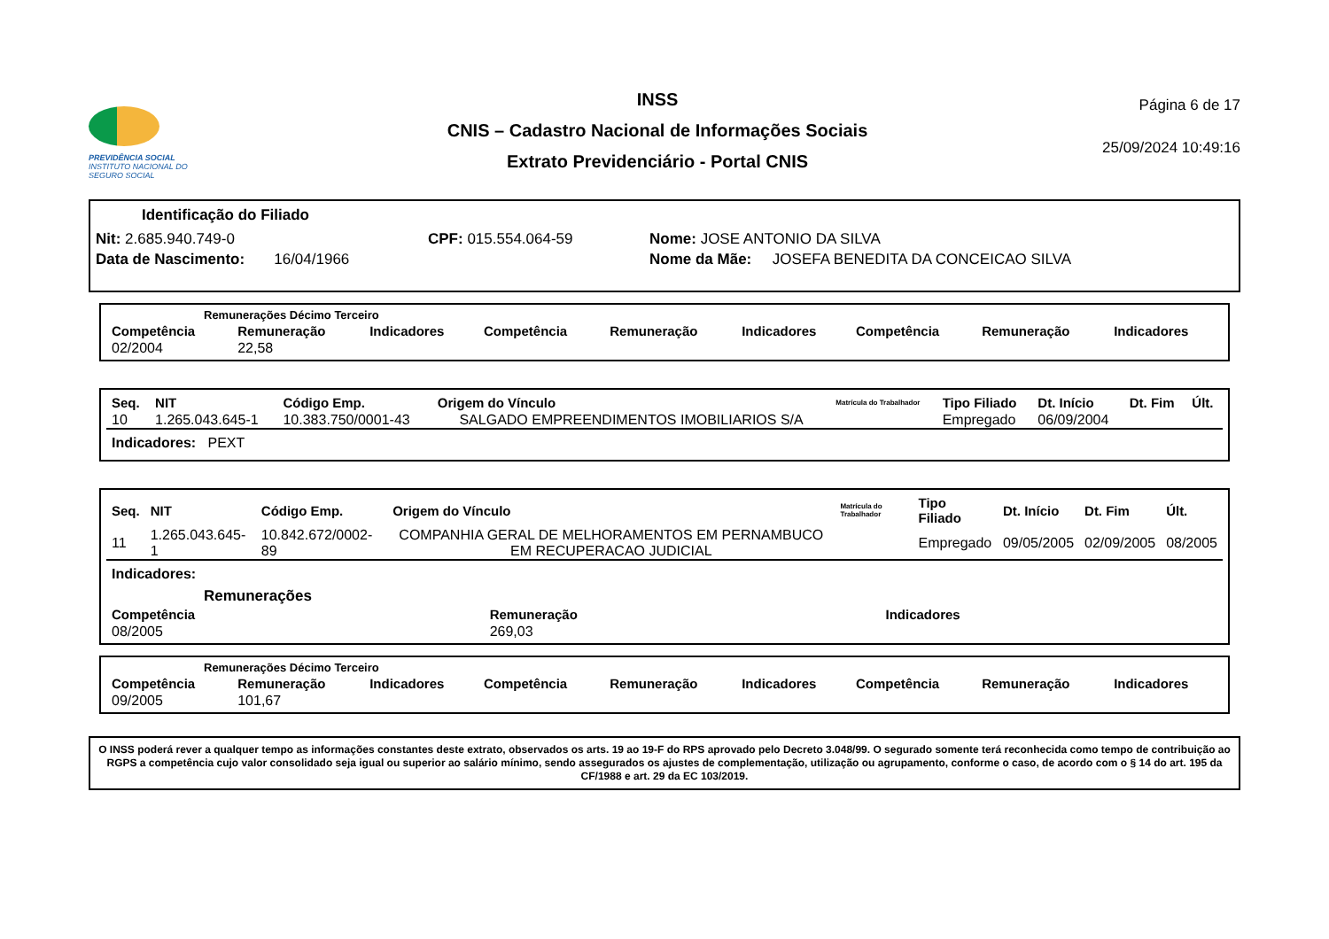PREVIDÊNCIA SOCIAL
INSTITUTO NACIONAL DO SEGURO SOCIAL
INSS
CNIS – Cadastro Nacional de Informações Sociais
Extrato Previdenciário - Portal CNIS
Página 6 de 17
25/09/2024 10:49:16
Identificação do Filiado
Nit: 2.685.940.749-0 CPF: 015.554.064-59 Nome: JOSE ANTONIO DA SILVA
Data de Nascimento: 16/04/1966 Nome da Mãe: JOSEFA BENEDITA DA CONCEICAO SILVA
Remunerações Décimo Terceiro
| Competência | Remuneração | Indicadores | Competência | Remuneração | Indicadores | Competência | Remuneração | Indicadores |
| --- | --- | --- | --- | --- | --- | --- | --- | --- |
| 02/2004 | 22,58 | | | | | | | |
| Seq. | NIT | Código Emp. | Origem do Vínculo | Matrícula do Trabalhador | Tipo Filiado | Dt. Início | Dt. Fim | Últ. |
| --- | --- | --- | --- | --- | --- | --- | --- | --- |
| 10 | 1.265.043.645-1 | 10.383.750/0001-43 | SALGADO EMPREENDIMENTOS IMOBILIARIOS S/A | | Empregado | 06/09/2004 | | |
| Indicadores: PEXT | | | | | | | | |
| Seq. | NIT | Código Emp. | Origem do Vínculo | Matrícula do Trabalhador | Tipo Filiado | Dt. Início | Dt. Fim | Últ. |
| --- | --- | --- | --- | --- | --- | --- | --- | --- |
| 11 | 1.265.043.645-1 | 10.842.672/0002-89 | COMPANHIA GERAL DE MELHORAMENTOS EM PERNAMBUCO EM RECUPERACAO JUDICIAL | | Empregado | 09/05/2005 | 02/09/2005 | 08/2005 |
| Indicadores: | | | | | | | | |
Remunerações
| Competência | Remuneração | Indicadores |
| --- | --- | --- |
| 08/2005 | 269,03 | |
Remunerações Décimo Terceiro
| Competência | Remuneração | Indicadores | Competência | Remuneração | Indicadores | Competência | Remuneração | Indicadores |
| --- | --- | --- | --- | --- | --- | --- | --- | --- |
| 09/2005 | 101,67 | | | | | | | |
O INSS poderá rever a qualquer tempo as informações constantes deste extrato, observados os arts. 19 ao 19-F do RPS aprovado pelo Decreto 3.048/99. O segurado somente terá reconhecida como tempo de contribuição ao RGPS a competência cujo valor consolidado seja igual ou superior ao salário mínimo, sendo assegurados os ajustes de complementação, utilização ou agrupamento, conforme o caso, de acordo com o § 14 do art. 195 da CF/1988 e art. 29 da EC 103/2019.